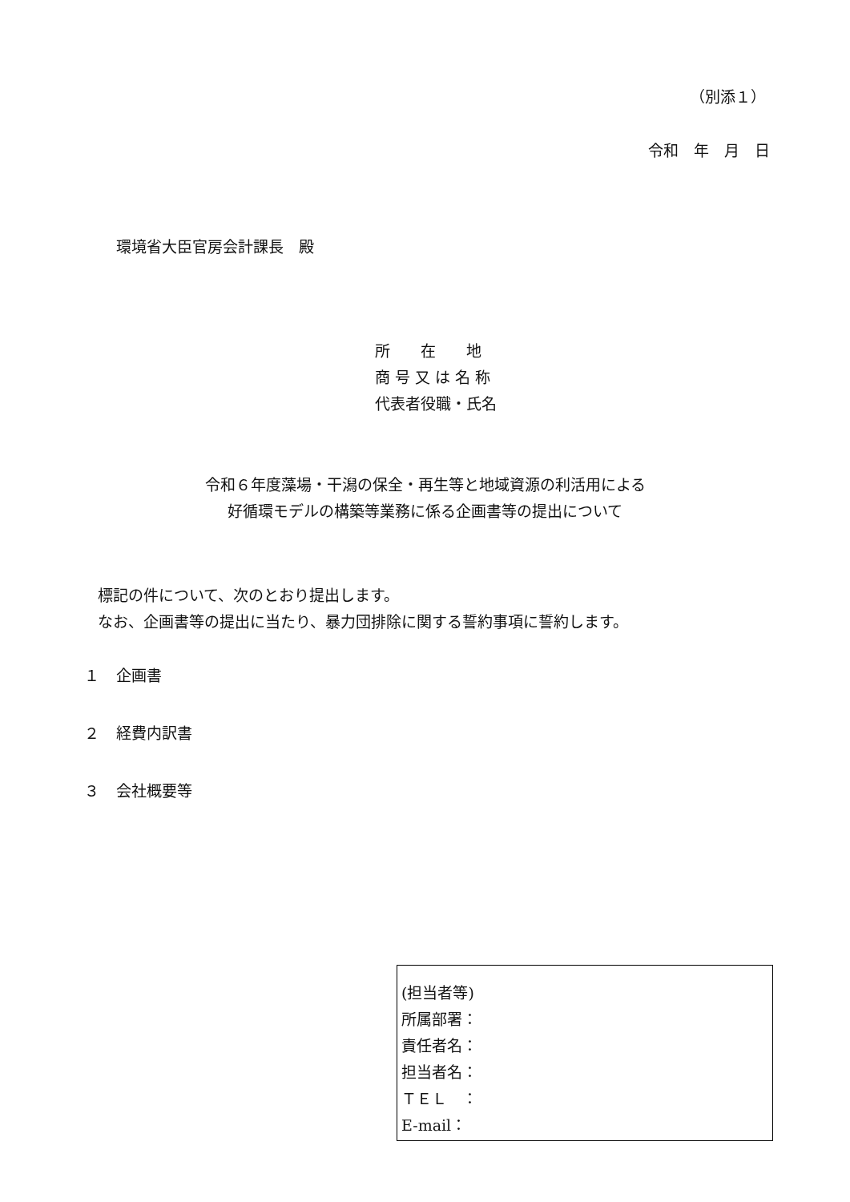（別添１）
令和　年　月　日
環境省大臣官房会計課長　殿
所　　在　　地
商 号 又 は 名 称
代表者役職・氏名
令和６年度藻場・干潟の保全・再生等と地域資源の利活用による
好循環モデルの構築等業務に係る企画書等の提出について
標記の件について、次のとおり提出します。
なお、企画書等の提出に当たり、暴力団排除に関する誓約事項に誓約します。
１ 企画書
２ 経費内訳書
３ 会社概要等
(担当者等)
所属部署：
責任者名：
担当者名：
ＴＥＬ　：
E-mail：